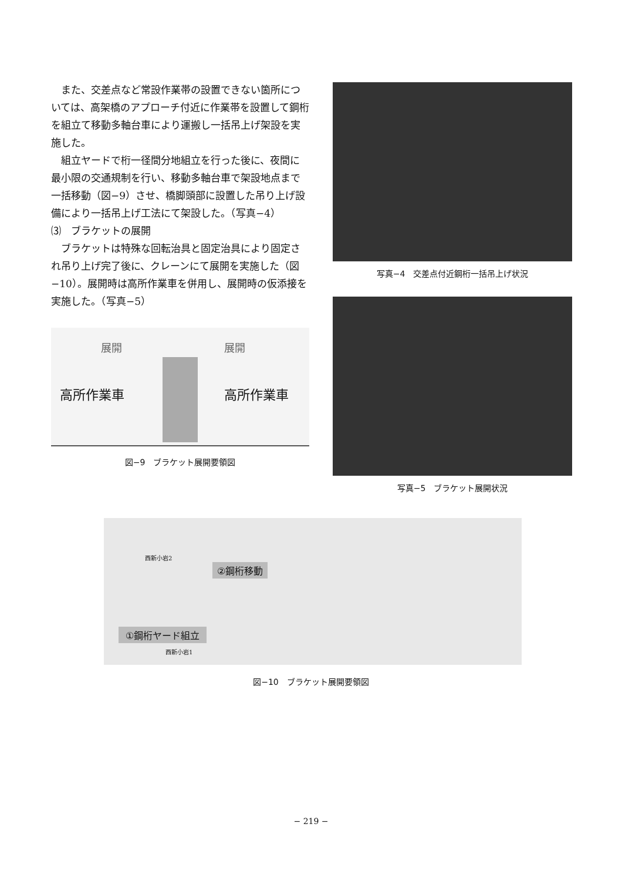また、交差点など常設作業帯の設置できない箇所については、高架橋のアプローチ付近に作業帯を設置して鋼桁を組立て移動多軸台車により運搬し一括吊上げ架設を実施した。
組立ヤードで桁一径間分地組立を行った後に、夜間に最小限の交通規制を行い、移動多軸台車で架設地点まで一括移動（図−9）させ、橋脚頭部に設置した吊り上げ設備により一括吊上げ工法にて架設した。（写真−4）
⑶　ブラケットの展開
ブラケットは特殊な回転治具と固定治具により固定され吊り上げ完了後に、クレーンにて展開を実施した（図−10）。展開時は高所作業車を併用し、展開時の仮添接を実施した。（写真−5）
展開 展開
高所作業車 高所作業車
図−9　ブラケット展開要領図
写真−4　交差点付近鋼桁一括吊上げ状況
写真−5　ブラケット展開状況
②鋼桁移動
西新小岩2
①鋼桁ヤード組立
西新小岩1
図−10　ブラケット展開要領図
− 219 −